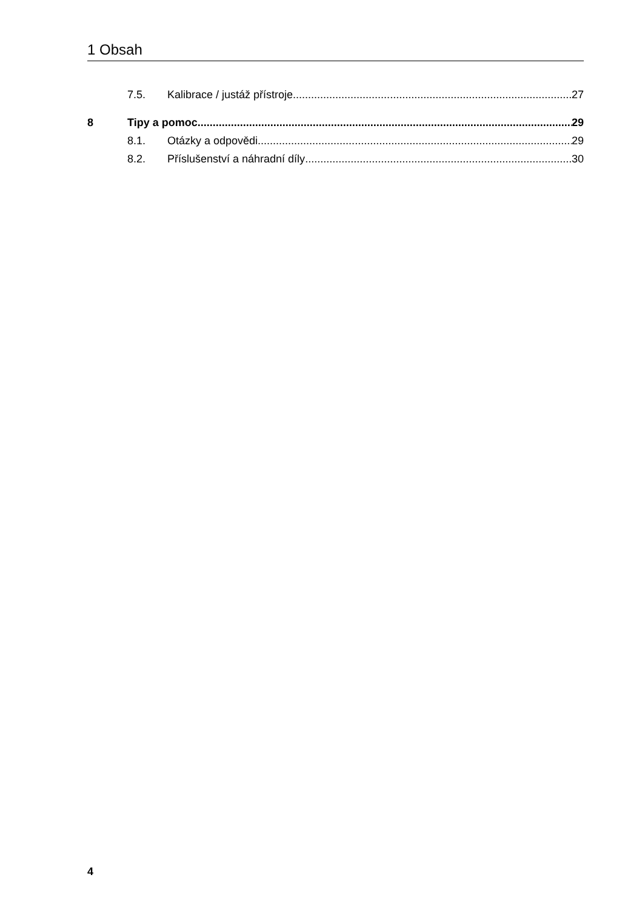1 Obsah
7.5. Kalibrace / justáž přístroje 27
8 Tipy a pomoc 29
8.1. Otázky a odpovědi 29
8.2. Příslušenství a náhradní díly 30
4